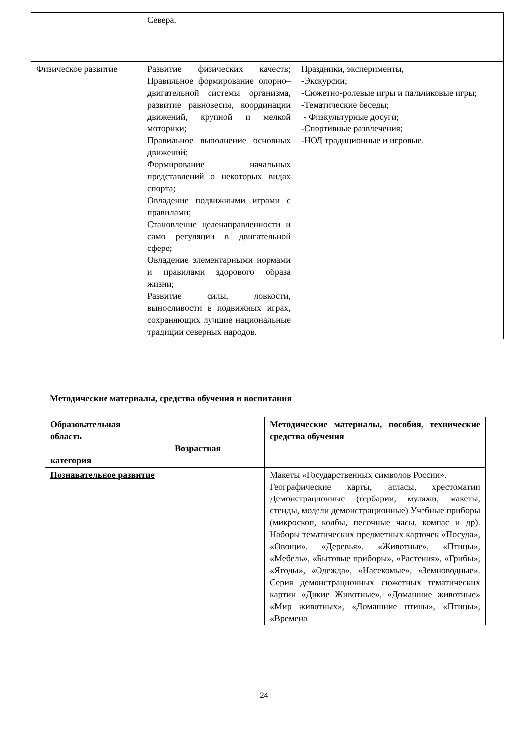| | Севера. | |
| Физическое развитие | Развитие физических качеств; Правильное формирование опорно–двигательной системы организма, развитие равновесия, координации движений, крупной и мелкой моторики; Правильное выполнение основных движений; Формирование начальных представлений о некоторых видах спорта; Овладение подвижными играми с правилами; Становление целенаправленности и само регуляции в двигательной сфере; Овладение элементарными нормами и правилами здорового образа жизни; Развитие силы, ловкости, выносливости в подвижных играх, сохраняющих лучшие национальные традиции северных народов. | Праздники, эксперименты, -Экскурсии; -Сюжетно-ролевые игры и пальчиковые игры; -Тематические беседы; - Физкультурные досуги; -Спортивные развлечения; -НОД традиционные и игровые. |
Методические материалы, средства обучения и воспитания
| Образовательная область Возрастная категория | Методические материалы, пособия, технические средства обучения |
| Познавательное развитие | Макеты «Государственных символов России». Географические карты, атласы, хрестоматии Демонстрационные (гербарии, муляжи, макеты, стенды, модели демонстрационные) Учебные приборы (микроскоп, колбы, песочные часы, компас и др). Наборы тематических предметных карточек «Посуда», «Овощи», «Деревья», «Животные», «Птицы», «Мебель», «Бытовые приборы», «Растения», «Грибы», «Ягоды», «Одежда», «Насекомые», «Земноводные». Серия демонстрационных сюжетных тематических картин «Дикие Животные», «Домашние животные» «Мир животных», «Домашние птицы», «Птицы», «Времена |
24